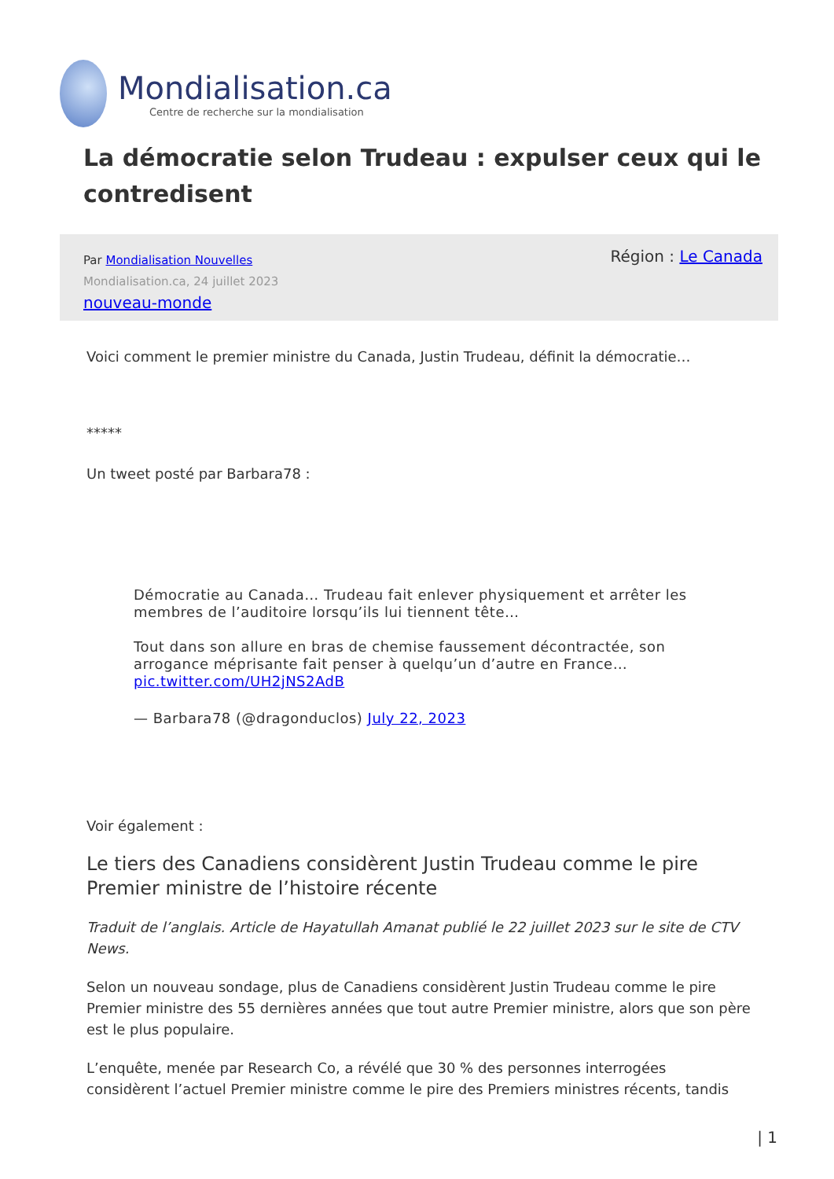Mondialisation.ca
Centre de recherche sur la mondialisation
La démocratie selon Trudeau : expulser ceux qui le contredisent
Par Mondialisation Nouvelles
Mondialisation.ca, 24 juillet 2023
nouveau-monde
Région : Le Canada
Voici comment le premier ministre du Canada, Justin Trudeau, définit la démocratie…
*****
Un tweet posté par Barbara78 :
Démocratie au Canada… Trudeau fait enlever physiquement et arrêter les membres de l’auditoire lorsqu’ils lui tiennent tête…
Tout dans son allure en bras de chemise faussement décontractée, son arrogance méprisante fait penser à quelqu’un d’autre en France… pic.twitter.com/UH2jNS2AdB
— Barbara78 (@dragonduclos) July 22, 2023
Voir également :
Le tiers des Canadiens considèrent Justin Trudeau comme le pire Premier ministre de l’histoire récente
Traduit de l’anglais. Article de Hayatullah Amanat publié le 22 juillet 2023 sur le site de CTV News.
Selon un nouveau sondage, plus de Canadiens considèrent Justin Trudeau comme le pire Premier ministre des 55 dernières années que tout autre Premier ministre, alors que son père est le plus populaire.
L’enquête, menée par Research Co, a révélé que 30 % des personnes interrogées considèrent l’actuel Premier ministre comme le pire des Premiers ministres récents, tandis
| 1